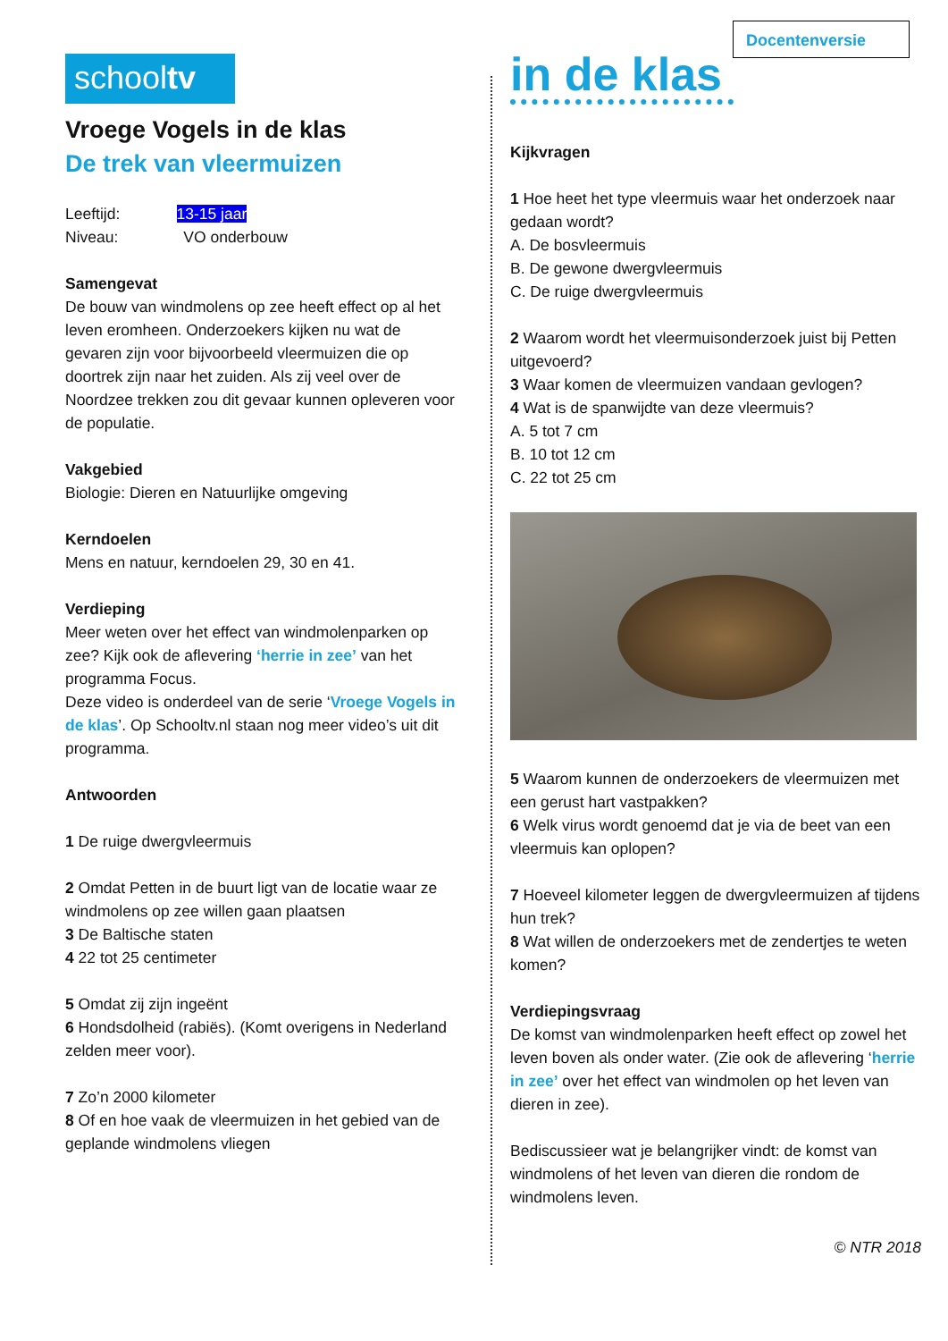Docentenversie
schooltv
Vroege Vogels in de klas
De trek van vleermuizen
Leeftijd: 13-15 jaar
Niveau: VO onderbouw
Samengevat
De bouw van windmolens op zee heeft effect op al het leven eromheen. Onderzoekers kijken nu wat de gevaren zijn voor bijvoorbeeld vleermuizen die op doortrek zijn naar het zuiden. Als zij veel over de Noordzee trekken zou dit gevaar kunnen opleveren voor de populatie.
Vakgebied
Biologie: Dieren en Natuurlijke omgeving
Kerndoelen
Mens en natuur, kerndoelen 29, 30 en 41.
Verdieping
Meer weten over het effect van windmolenparken op zee? Kijk ook de aflevering ‘herrie in zee’ van het programma Focus.
Deze video is onderdeel van de serie ‘Vroege Vogels in de klas’. Op Schooltv.nl staan nog meer video’s uit dit programma.
Antwoorden
1 De ruige dwergvleermuis
2 Omdat Petten in de buurt ligt van de locatie waar ze windmolens op zee willen gaan plaatsen
3 De Baltische staten
4 22 tot 25 centimeter
5 Omdat zij zijn ingeënt
6 Hondsdolheid (rabiës). (Komt overigens in Nederland zelden meer voor).
7 Zo’n 2000 kilometer
8 Of en hoe vaak de vleermuizen in het gebied van de geplande windmolens vliegen
in de klas
Kijkvragen
1 Hoe heet het type vleermuis waar het onderzoek naar gedaan wordt?
A. De bosvleermuis
B. De gewone dwergvleermuis
C. De ruige dwergvleermuis
2 Waarom wordt het vleermuisonderzoek juist bij Petten uitgevoerd?
3 Waar komen de vleermuizen vandaan gevlogen?
4 Wat is de spanwijdte van deze vleermuis?
A. 5 tot 7 cm
B. 10 tot 12 cm
C. 22 tot 25 cm
5 Waarom kunnen de onderzoekers de vleermuizen met een gerust hart vastpakken?
6 Welk virus wordt genoemd dat je via de beet van een vleermuis kan oplopen?
7 Hoeveel kilometer leggen de dwergvleermuizen af tijdens hun trek?
8 Wat willen de onderzoekers met de zendertjes te weten komen?
Verdiepingsvraag
De komst van windmolenparken heeft effect op zowel het leven boven als onder water. (Zie ook de aflevering ‘herrie in zee’ over het effect van windmolen op het leven van dieren in zee).
Bediscussieer wat je belangrijker vindt: de komst van windmolens of het leven van dieren die rondom de windmolens leven.
© NTR 2018